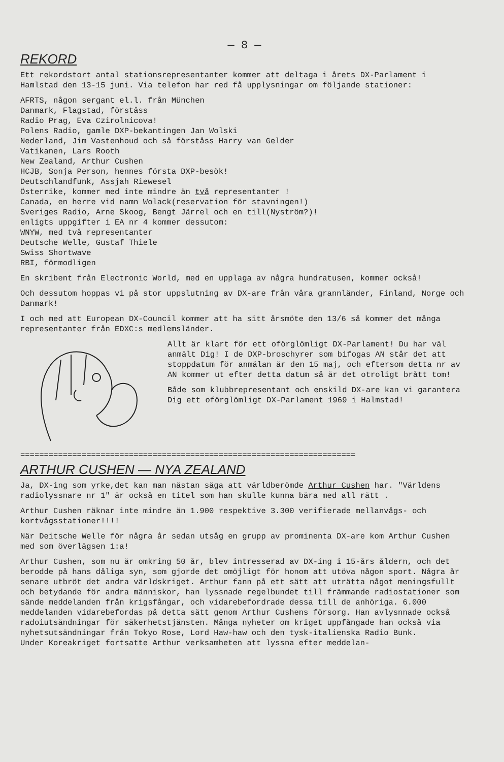— 8 —
REKORD
Ett rekordstort antal stationsrepresentanter kommer att deltaga i årets DX-Parlament i Hamlstad den 13-15 juni. Via telefon har red få upplysningar om följande stationer:
AFRTS, någon sergant el.l. från München
Danmark, Flagstad, förståss
Radio Prag, Eva Czirolnicova!
Polens Radio, gamle DXP-bekantingen Jan Wolski
Nederland, Jim Vastenhoud och så förståss Harry van Gelder
Vatikanen, Lars Rooth
New Zealand, Arthur Cushen
HCJB, Sonja Person, hennes första DXP-besök!
Deutschlandfunk, Assjah Riewesel
Österrike, kommer med inte mindre än två representanter !
Canada, en herre vid namn Wolack(reservation för stavningen!)
Sveriges Radio, Arne Skoog, Bengt Järrel och en till(Nyström?)!
enligts uppgifter i EA nr 4 kommer dessutom:
WNYW, med två representanter
Deutsche Welle, Gustaf Thiele
Swiss Shortwave
RBI, förmodligen
En skribent från Electronic World, med en upplaga av några hundratusen, kommer också!
Och dessutom hoppas vi på stor uppslutning av DX-are från våra grannländer, Finland, Norge och Danmark!
I och med att European DX-Council kommer att ha sitt årsmöte den 13/6 så kommer det många representanter från EDXC:s medlemsländer.
Allt är klart för ett oförglömligt DX-Parlament! Du har väl anmält Dig! I de DXP-broschyrer som bifogas AN står det att stoppdatum för anmälan är den 15 maj, och eftersom detta nr av AN kommer ut efter detta datum så är det otroligt brått tom!
Både som klubbrepresentant och enskild DX-are kan vi garantera Dig ett oförglömligt DX-Parlament 1969 i Halmstad!
=======================================================================
ARTHUR CUSHEN — NYA ZEALAND
Ja, DX-ing som yrke,det kan man nästan säga att världberömde Arthur Cushen har. "Världens radiolyssnare nr 1" är också en titel som han skulle kunna bära med all rätt .
Arthur Cushen räknar inte mindre än 1.900 respektive 3.300 verifierade mellanvågs- och kortvågsstationer!!!!
När Deitsche Welle för några år sedan utsåg en grupp av prominenta DX-are kom Arthur Cushen med som överlägsen 1:a!
Arthur Cushen, som nu är omkring 50 år, blev intresserad av DX-ing i 15-års åldern, och det berodde på hans dåliga syn, som gjorde det omöjligt för honom att utöva någon sport. Några år senare utbröt det andra världskriget. Arthur fann på ett sätt att uträtta något meningsfullt och betydande för andra människor, han lyssnade regelbundet till främmande radiostationer som sände meddelanden från krigsfångar, och vidarebefordrade dessa till de anhöriga. 6.000 meddelanden vidarebefordas på detta sätt genom Arthur Cushens försorg. Han avlysnnade också radoiutsändningar för säkerhetstjänsten. Många nyheter om kriget uppfångade han också via nyhetsutsändningar från Tokyo Rose, Lord Haw-haw och den tysk-italienska Radio Bunk.
Under Koreakriget fortsatte Arthur verksamheten att lyssna efter meddelan-